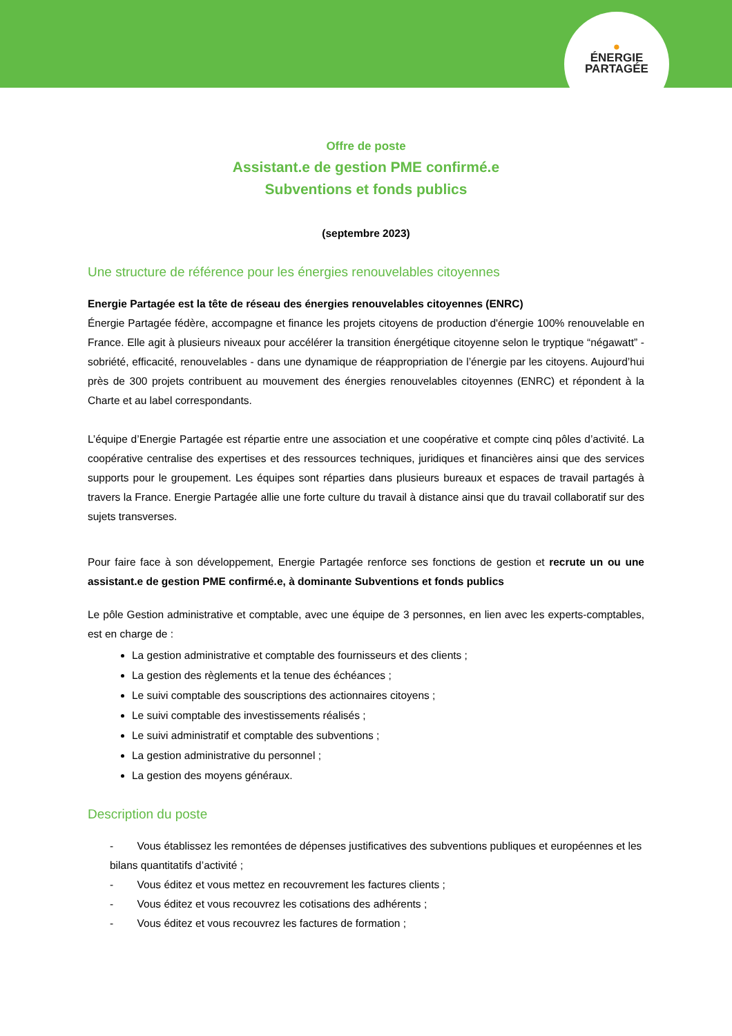●
ÉNERGIE
PARTAGÉE
Offre de poste
Assistant.e de gestion PME confirmé.e
Subventions et fonds publics
(septembre 2023)
Une structure de référence pour les énergies renouvelables citoyennes
Energie Partagée est la tête de réseau des énergies renouvelables citoyennes (ENRC)
Énergie Partagée fédère, accompagne et finance les projets citoyens de production d'énergie 100% renouvelable en France. Elle agit à plusieurs niveaux pour accélérer la transition énergétique citoyenne selon le tryptique “négawatt” - sobriété, efficacité, renouvelables - dans une dynamique de réappropriation de l’énergie par les citoyens. Aujourd’hui près de 300 projets contribuent au mouvement des énergies renouvelables citoyennes (ENRC) et répondent à la Charte et au label correspondants.
L’équipe d’Energie Partagée est répartie entre une association et une coopérative et compte cinq pôles d’activité. La coopérative centralise des expertises et des ressources techniques, juridiques et financières ainsi que des services supports pour le groupement. Les équipes sont réparties dans plusieurs bureaux et espaces de travail partagés à travers la France. Energie Partagée allie une forte culture du travail à distance ainsi que du travail collaboratif sur des sujets transverses.
Pour faire face à son développement, Energie Partagée renforce ses fonctions de gestion et recrute un ou une assistant.e de gestion PME confirmé.e, à dominante Subventions et fonds publics
Le pôle Gestion administrative et comptable, avec une équipe de 3 personnes, en lien avec les experts-comptables, est en charge de :
La gestion administrative et comptable des fournisseurs et des clients ;
La gestion des règlements et la tenue des échéances ;
Le suivi comptable des souscriptions des actionnaires citoyens ;
Le suivi comptable des investissements réalisés ;
Le suivi administratif et comptable des subventions ;
La gestion administrative du personnel ;
La gestion des moyens généraux.
Description du poste
- Vous établissez les remontées de dépenses justificatives des subventions publiques et européennes et les bilans quantitatifs d’activité ;
- Vous éditez et vous mettez en recouvrement les factures clients ;
- Vous éditez et vous recouvrez les cotisations des adhérents ;
- Vous éditez et vous recouvrez les factures de formation ;